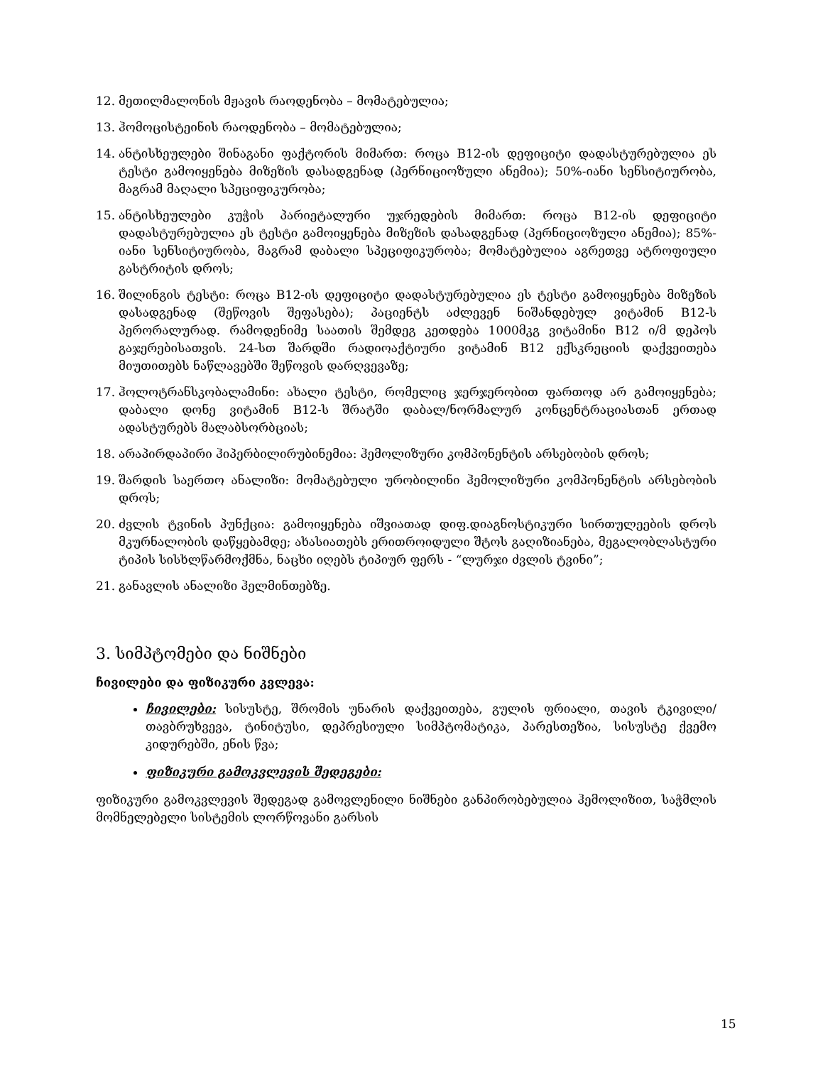12. მეთილმალონის მჟავის რაოდენობა – მომატებულია;
13. ჰომოცისტეინის რაოდენობა – მომატებულია;
14. ანტისხეულები შინაგანი ფაქტორის მიმართ: როცა B12-ის დეფიციტი დადასტურებულია ეს ტესტი გამოიყენება მიზეზის დასადგენად (პერნიციოზული ანემია); 50%-იანი სენსიტიურობა, მაგრამ მაღალი სპეციფიკურობა;
15. ანტისხეულები კუჭის პარიეტალური უჯრედების მიმართ: როცა B12-ის დეფიციტი დადასტურებულია ეს ტესტი გამოიყენება მიზეზის დასადგენად (პერნიციოზული ანემია); 85%-იანი სენსიტიურობა, მაგრამ დაბალი სპეციფიკურობა; მომატებულია აგრეთვე ატროფიული გასტრიტის დროს;
16. შილინგის ტესტი: როცა B12-ის დეფიციტი დადასტურებულია ეს ტესტი გამოიყენება მიზეზის დასადგენად (შეწოვის შეფასება); პაციენტს აძლევენ ნიშანდებულ ვიტამინ B12-ს პერორალურად. რამოდენიმე საათის შემდეგ კეთდება 1000მკგ ვიტამინი B12 ი/მ დეპოს გაჯერებისათვის. 24-სთ შარდში რადიოაქტიური ვიტამინ B12 ექსკრეციის დაქვეითება მიუთითებს ნაწლავებში შეწოვის დარღვევაზე;
17. ჰოლოტრანსკობალამინი: ახალი ტესტი, რომელიც ჯერჯერობით ფართოდ არ გამოიყენება; დაბალი დონე ვიტამინ B12-ს შრატში დაბალ/ნორმალურ კონცენტრაციასთან ერთად ადასტურებს მალაბსორბციას;
18. არაპირდაპირი ჰიპერბილირუბინემია: ჰემოლიზური კომპონენტის არსებობის დროს;
19. შარდის საერთო ანალიზი: მომატებული ურობილინი ჰემოლიზური კომპონენტის არსებობის დროს;
20. ძვლის ტვინის პუნქცია: გამოიყენება იშვიათად დიფ.დიაგნოსტიკური სირთულეების დროს მკურნალობის დაწყებამდე; ახასიათებს ერითროიდული შტოს გაღიზიანება, მეგალობლასტური ტიპის სისხლწარმოქმნა, ნაცხი იღებს ტიპიურ ფერს - “ლურჯი ძვლის ტვინი”;
21. განავლის ანალიზი ჰელმინთებზე.
3. სიმპტომები და ნიშნები
ჩივილები და ფიზიკური კვლევა:
ჩივილები: სისუსტე, შრომის უნარის დაქვეითება, გულის ფრიალი, თავის ტკივილი/თავბრუხვევა, ტინიტუსი, დეპრესიული სიმპტომატიკა, პარესთეზია, სისუსტე ქვემო კიდურებში, ენის წვა;
ფიზიკური გამოკვლევის შედეგები:
ფიზიკური გამოკვლევის შედეგად გამოვლენილი ნიშნები განპირობებულია ჰემოლიზით, საჭმლის მომნელებელი სისტემის ლორწოვანი გარსის
15